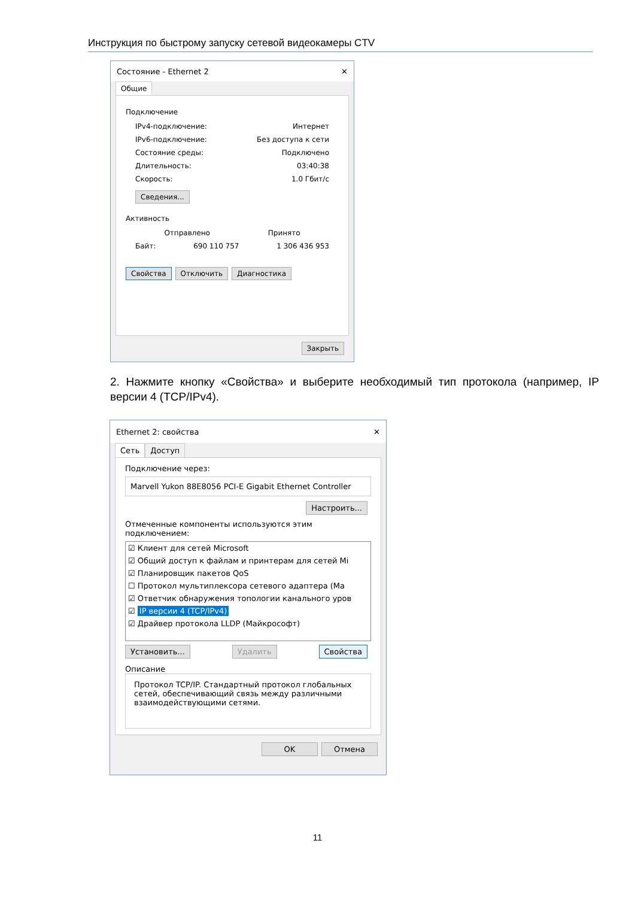Инструкция по быстрому запуску сетевой видеокамеры CTV
Состояние - Ethernet 2 ✕
Общие
Подключение
IPv4-подключение: Интернет
IPv6-подключение: Без доступа к сети
Состояние среды: Подключено
Длительность: 03:40:38
Скорость: 1.0 Гбит/с
Сведения...
Активность
Отправлено Принято
Байт: 690 110 757 1 306 436 953
Свойства Отключить Диагностика
Закрыть
2. Нажмите кнопку «Свойства» и выберите необходимый тип протокола (например, IP версии 4 (TCP/IPv4).
Ethernet 2: свойства ✕
Сеть Доступ
Подключение через:
Marvell Yukon 88E8056 PCI-E Gigabit Ethernet Controller
Настроить...
Отмеченные компоненты используются этим подключением:
☑ Клиент для сетей Microsoft
☑ Общий доступ к файлам и принтерам для сетей Mi
☑ Планировщик пакетов QoS
☐ Протокол мультиплексора сетевого адаптера (Ma
☑ Ответчик обнаружения топологии канального уров
☑ IP версии 4 (TCP/IPv4)
☑ Драйвер протокола LLDP (Майкрософт)
Установить... Удалить Свойства
Описание
Протокол TCP/IP. Стандартный протокол глобальных сетей, обеспечивающий связь между различными взаимодействующими сетями.
OK Отмена
11